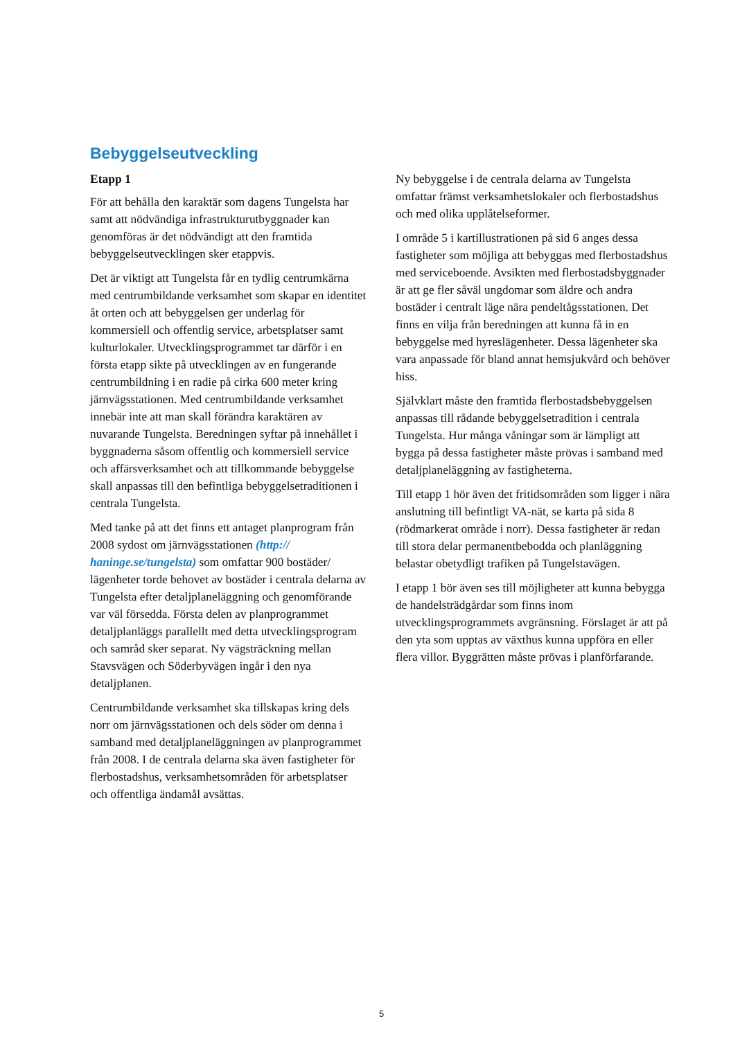Bebyggelseutveckling
Etapp 1
För att behålla den karaktär som dagens Tungelsta har samt att nödvändiga infrastrukturutbyggnader kan genomföras är det nödvändigt att den framtida bebyggelseutvecklingen sker etappvis.
Det är viktigt att Tungelsta får en tydlig centrumkärna med centrumbildande verksamhet som skapar en identitet åt orten och att bebyggelsen ger underlag för kommersiell och offentlig service, arbetsplatser samt kulturlokaler. Utvecklingsprogrammet tar därför i en första etapp sikte på utvecklingen av en fungerande centrumbildning i en radie på cirka 600 meter kring järnvägsstationen. Med centrumbildande verksamhet innebär inte att man skall förändra karaktären av nuvarande Tungelsta. Beredningen syftar på innehållet i byggnaderna såsom offentlig och kommersiell service och affärsverksamhet och att tillkommande bebyggelse skall anpassas till den befintliga bebyggelsetraditionen i centrala Tungelsta.
Med tanke på att det finns ett antaget planprogram från 2008 sydost om järnvägsstationen (http:// haninge.se/tungelsta) som omfattar 900 bostäder/ lägenheter torde behovet av bostäder i centrala delarna av Tungelsta efter detaljplaneläggning och genomförande var väl försedda. Första delen av planprogrammet detaljplanläggs parallellt med detta utvecklingsprogram och samråd sker separat. Ny vägsträckning mellan Stavsvägen och Söderbyvägen ingår i den nya detaljplanen.
Centrumbildande verksamhet ska tillskapas kring dels norr om järnvägsstationen och dels söder om denna i samband med detaljplaneläggningen av planprogrammet från 2008. I de centrala delarna ska även fastigheter för flerbostadshus, verksamhetsområden för arbetsplatser och offentliga ändamål avsättas.
Ny bebyggelse i de centrala delarna av Tungelsta omfattar främst verksamhetslokaler och flerbostadshus och med olika upplåtelseformer.
I område 5 i kartillustrationen på sid 6 anges dessa fastigheter som möjliga att bebyggas med flerbostadshus med serviceboende. Avsikten med flerbostadsbyggnader är att ge fler såväl ungdomar som äldre och andra bostäder i centralt läge nära pendeltågsstationen. Det finns en vilja från beredningen att kunna få in en bebyggelse med hyreslägenheter. Dessa lägenheter ska vara anpassade för bland annat hemsjukvård och behöver hiss.
Självklart måste den framtida flerbostadsbebyggelsen anpassas till rådande bebyggelsetradition i centrala Tungelsta. Hur många våningar som är lämpligt att bygga på dessa fastigheter måste prövas i samband med detaljplaneläggning av fastigheterna.
Till etapp 1 hör även det fritidsområden som ligger i nära anslutning till befintligt VA-nät, se karta på sida 8 (rödmarkerat område i norr). Dessa fastigheter är redan till stora delar permanentbebodda och planläggning belastar obetydligt trafiken på Tungelstavägen.
I etapp 1 bör även ses till möjligheter att kunna bebygga de handelsträdgårdar som finns inom utvecklingsprogrammets avgränsning. Förslaget är att på den yta som upptas av växthus kunna uppföra en eller flera villor. Byggrätten måste prövas i planförfarande.
5